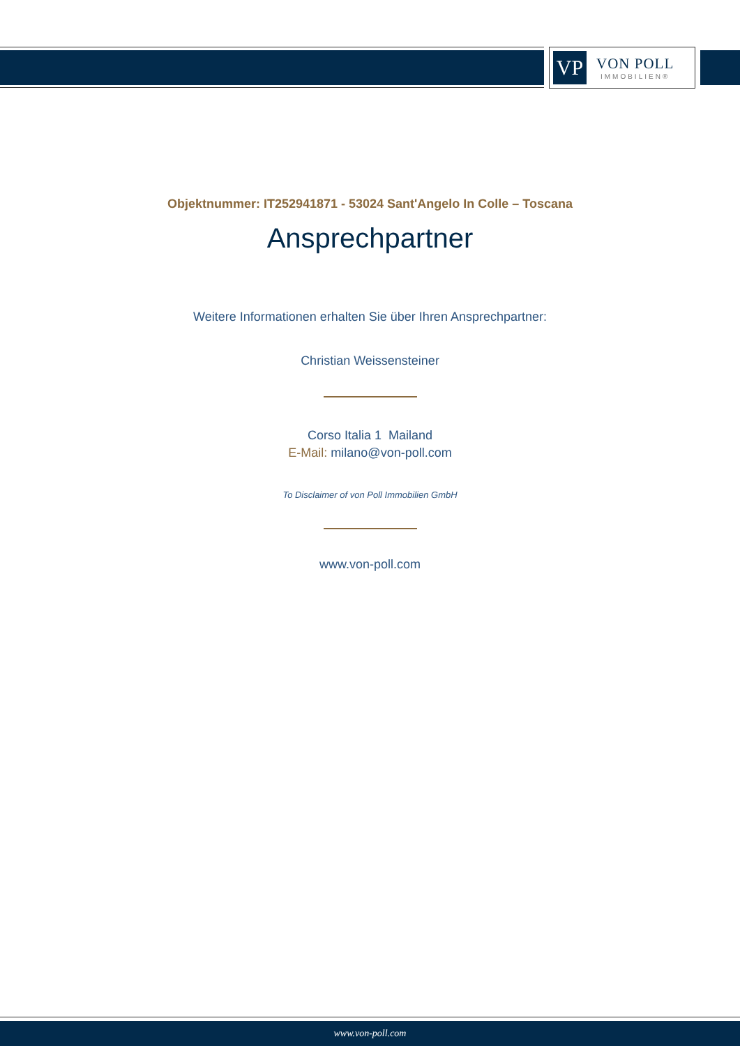VP
VON POLL
IMMOBILIEN®
Objektnummer: IT252941871 - 53024 Sant'Angelo In Colle – Toscana
Ansprechpartner
Weitere Informationen erhalten Sie über Ihren Ansprechpartner:
Christian Weissensteiner
Corso Italia 1 Mailand
E-Mail: milano@von-poll.com
To Disclaimer of von Poll Immobilien GmbH
www.von-poll.com
www.von-poll.com